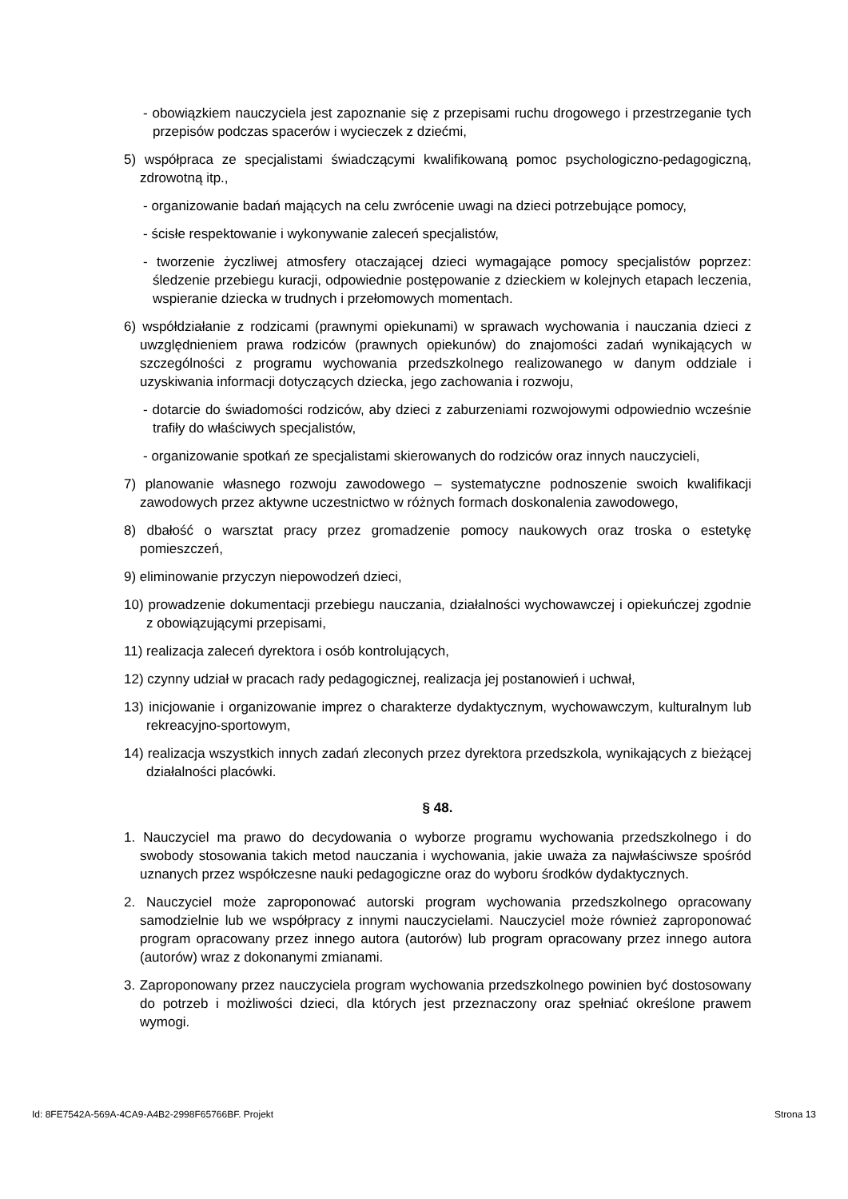- obowiązkiem nauczyciela jest zapoznanie się z przepisami ruchu drogowego i przestrzeganie tych przepisów podczas spacerów i wycieczek z dziećmi,
5) współpraca ze specjalistami świadczącymi kwalifikowaną pomoc psychologiczno-pedagogiczną, zdrowotną itp.,
- organizowanie badań mających na celu zwrócenie uwagi na dzieci potrzebujące pomocy,
- ścisłe respektowanie i wykonywanie zaleceń specjalistów,
- tworzenie życzliwej atmosfery otaczającej dzieci wymagające pomocy specjalistów poprzez: śledzenie przebiegu kuracji, odpowiednie postępowanie z dzieckiem w kolejnych etapach leczenia, wspieranie dziecka w trudnych i przełomowych momentach.
6) współdziałanie z rodzicami (prawnymi opiekunami) w sprawach wychowania i nauczania dzieci z uwzględnieniem prawa rodziców (prawnych opiekunów) do znajomości zadań wynikających w szczególności z programu wychowania przedszkolnego realizowanego w danym oddziale i uzyskiwania informacji dotyczących dziecka, jego zachowania i rozwoju,
- dotarcie do świadomości rodziców, aby dzieci z zaburzeniami rozwojowymi odpowiednio wcześnie trafiły do właściwych specjalistów,
- organizowanie spotkań ze specjalistami skierowanych do rodziców oraz innych nauczycieli,
7) planowanie własnego rozwoju zawodowego – systematyczne podnoszenie swoich kwalifikacji zawodowych przez aktywne uczestnictwo w różnych formach doskonalenia zawodowego,
8) dbałość o warsztat pracy przez gromadzenie pomocy naukowych oraz troska o estetykę pomieszczeń,
9) eliminowanie przyczyn niepowodzeń dzieci,
10) prowadzenie dokumentacji przebiegu nauczania, działalności wychowawczej i opiekuńczej zgodnie z obowiązującymi przepisami,
11) realizacja zaleceń dyrektora i osób kontrolujących,
12) czynny udział w pracach rady pedagogicznej, realizacja jej postanowień i uchwał,
13) inicjowanie i organizowanie imprez o charakterze dydaktycznym, wychowawczym, kulturalnym lub rekreacyjno-sportowym,
14) realizacja wszystkich innych zadań zleconych przez dyrektora przedszkola, wynikających z bieżącej działalności placówki.
§ 48.
1. Nauczyciel ma prawo do decydowania o wyborze programu wychowania przedszkolnego i do swobody stosowania takich metod nauczania i wychowania, jakie uważa za najwłaściwsze spośród uznanych przez współczesne nauki pedagogiczne oraz do wyboru środków dydaktycznych.
2. Nauczyciel może zaproponować autorski program wychowania przedszkolnego opracowany samodzielnie lub we współpracy z innymi nauczycielami. Nauczyciel może również zaproponować program opracowany przez innego autora (autorów) lub program opracowany przez innego autora (autorów) wraz z dokonanymi zmianami.
3. Zaproponowany przez nauczyciela program wychowania przedszkolnego powinien być dostosowany do potrzeb i możliwości dzieci, dla których jest przeznaczony oraz spełniać określone prawem wymogi.
Id: 8FE7542A-569A-4CA9-A4B2-2998F65766BF. Projekt Strona 13